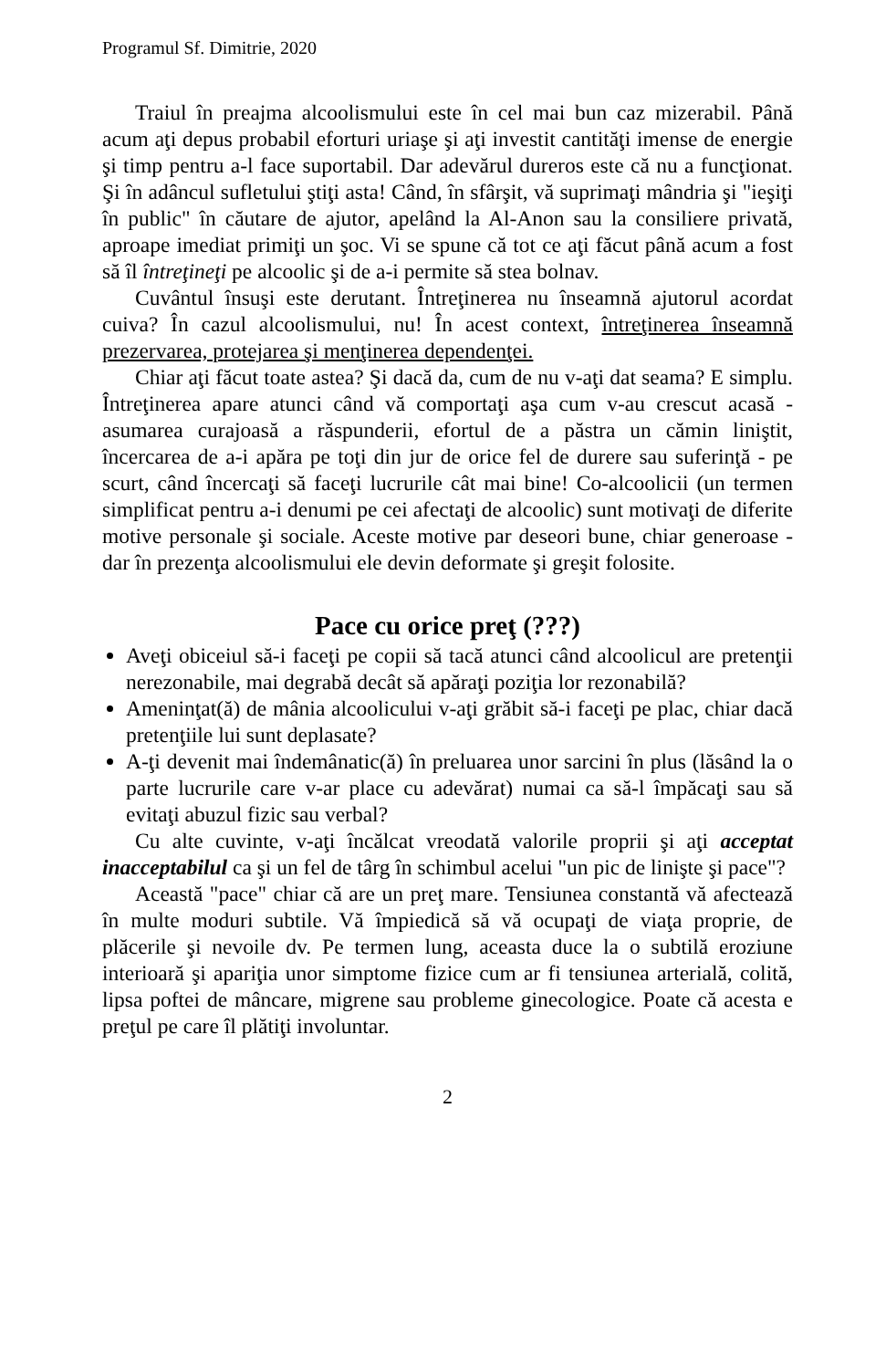Programul Sf. Dimitrie, 2020
Traiul în preajma alcoolismului este în cel mai bun caz mizerabil. Până acum aţi depus probabil eforturi uriaşe şi aţi investit cantităţi imense de energie şi timp pentru a-l face suportabil. Dar adevărul dureros este că nu a funcţionat. Şi în adâncul sufletului ştiţi asta! Când, în sfârşit, vă suprimaţi mândria şi "ieşiţi în public" în căutare de ajutor, apelând la Al-Anon sau la consiliere privată, aproape imediat primiţi un şoc. Vi se spune că tot ce aţi făcut până acum a fost să îl întreţineţi pe alcoolic şi de a-i permite să stea bolnav.
Cuvântul însuşi este derutant. Întreţinerea nu înseamnă ajutorul acordat cuiva? În cazul alcoolismului, nu! În acest context, întreţinerea înseamnă prezervarea, protejarea şi menţinerea dependenţei.
Chiar aţi făcut toate astea? Şi dacă da, cum de nu v-aţi dat seama? E simplu. Întreţinerea apare atunci când vă comportaţi aşa cum v-au crescut acasă - asumarea curajoasă a răspunderii, efortul de a păstra un cămin liniştit, încercarea de a-i apăra pe toţi din jur de orice fel de durere sau suferinţă - pe scurt, când încercaţi să faceţi lucrurile cât mai bine! Co-alcoolicii (un termen simplificat pentru a-i denumi pe cei afectaţi de alcoolic) sunt motivaţi de diferite motive personale şi sociale. Aceste motive par deseori bune, chiar generoase - dar în prezenţa alcoolismului ele devin deformate şi greşit folosite.
Pace cu orice preţ (???)
Aveţi obiceiul să-i faceţi pe copii să tacă atunci când alcoolicul are pretenţii nerezonabile, mai degrabă decât să apăraţi poziţia lor rezonabilă?
Ameninţat(ă) de mânia alcoolicului v-aţi grăbit să-i faceţi pe plac, chiar dacă pretenţiile lui sunt deplasate?
A-ţi devenit mai îndemânatic(ă) în preluarea unor sarcini în plus (lăsând la o parte lucrurile care v-ar place cu adevărat) numai ca să-l împăcaţi sau să evitaţi abuzul fizic sau verbal?
Cu alte cuvinte, v-aţi încălcat vreodată valorile proprii şi aţi acceptat inacceptabilul ca şi un fel de târg în schimbul acelui "un pic de linişte şi pace"?
Această "pace" chiar că are un preţ mare. Tensiunea constantă vă afectează în multe moduri subtile. Vă împiedică să vă ocupaţi de viaţa proprie, de plăcerile şi nevoile dv. Pe termen lung, aceasta duce la o subtilă eroziune interioară şi apariţia unor simptome fizice cum ar fi tensiunea arterială, colită, lipsa poftei de mâncare, migrene sau probleme ginecologice. Poate că acesta e preţul pe care îl plătiţi involuntar.
2